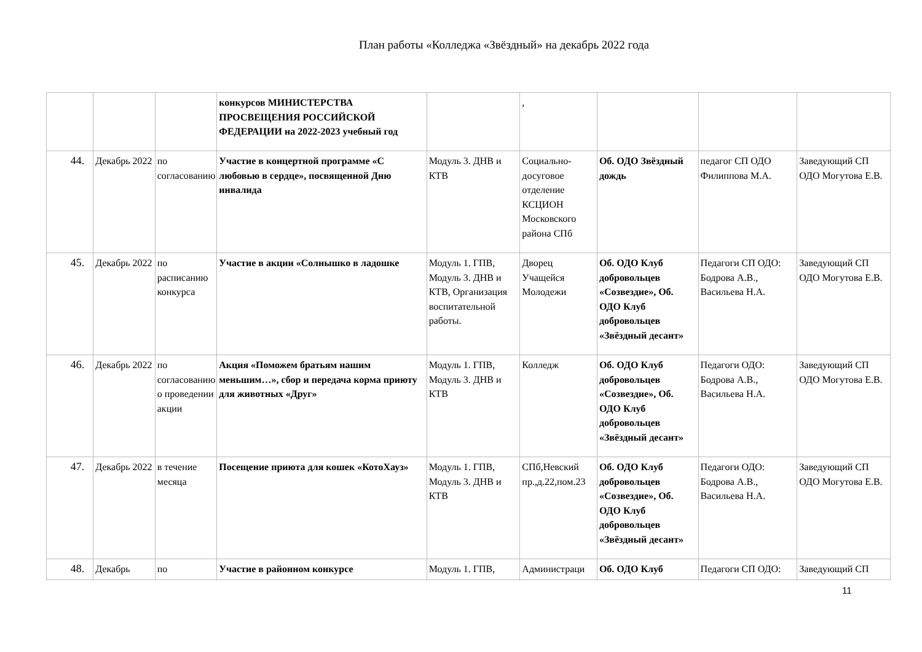План работы «Колледжа «Звёздный» на декабрь 2022 года
| | | | конкурсов МИНИСТЕРСТВА ПРОСВЕЩЕНИЯ РОССИЙСКОЙ ФЕДЕРАЦИИ на 2022-2023 учебный год | | , | | | |
| 44. | Декабрь 2022 | по согласованию | Участие в концертной программе «С любовью в сердце», посвященной Дню инвалида | Модуль 3. ДНВ и КТВ | Социально-досуговое отделение КСЦИОН Московского района СПб | Об. ОДО Звёздный дождь | педагог СП ОДО Филиппова М.А. | Заведующий СП ОДО Могутова Е.В. |
| 45. | Декабрь 2022 | по расписанию конкурса | Участие в акции «Солнышко в ладошке | Модуль 1. ГПВ, Модуль 3. ДНВ и КТВ, Организация воспитательной работы. | Дворец Учащейся Молодежи | Об. ОДО Клуб добровольцев «Созвездие», Об. ОДО Клуб добровольцев «Звёздный десант» | Педагоги СП ОДО: Бодрова А.В., Васильева Н.А. | Заведующий СП ОДО Могутова Е.В. |
| 46. | Декабрь 2022 | по согласованию о проведении акции | Акция «Поможем братьям нашим меньшим…», сбор и передача корма приюту для животных «Друг» | Модуль 1. ГПВ, Модуль 3. ДНВ и КТВ | Колледж | Об. ОДО Клуб добровольцев «Созвездие», Об. ОДО Клуб добровольцев «Звёздный десант» | Педагоги ОДО: Бодрова А.В., Васильева Н.А. | Заведующий СП ОДО Могутова Е.В. |
| 47. | Декабрь 2022 | в течение месяца | Посещение приюта для кошек «КотоХауз» | Модуль 1. ГПВ, Модуль 3. ДНВ и КТВ | СПб,Невский пр.,д.22,пом.23 | Об. ОДО Клуб добровольцев «Созвездие», Об. ОДО Клуб добровольцев «Звёздный десант» | Педагоги ОДО: Бодрова А.В., Васильева Н.А. | Заведующий СП ОДО Могутова Е.В. |
| 48. | Декабрь | по | Участие в районном конкурсе | Модуль 1. ГПВ, | Администраци | Об. ОДО Клуб | Педагоги СП ОДО: | Заведующий СП |
11